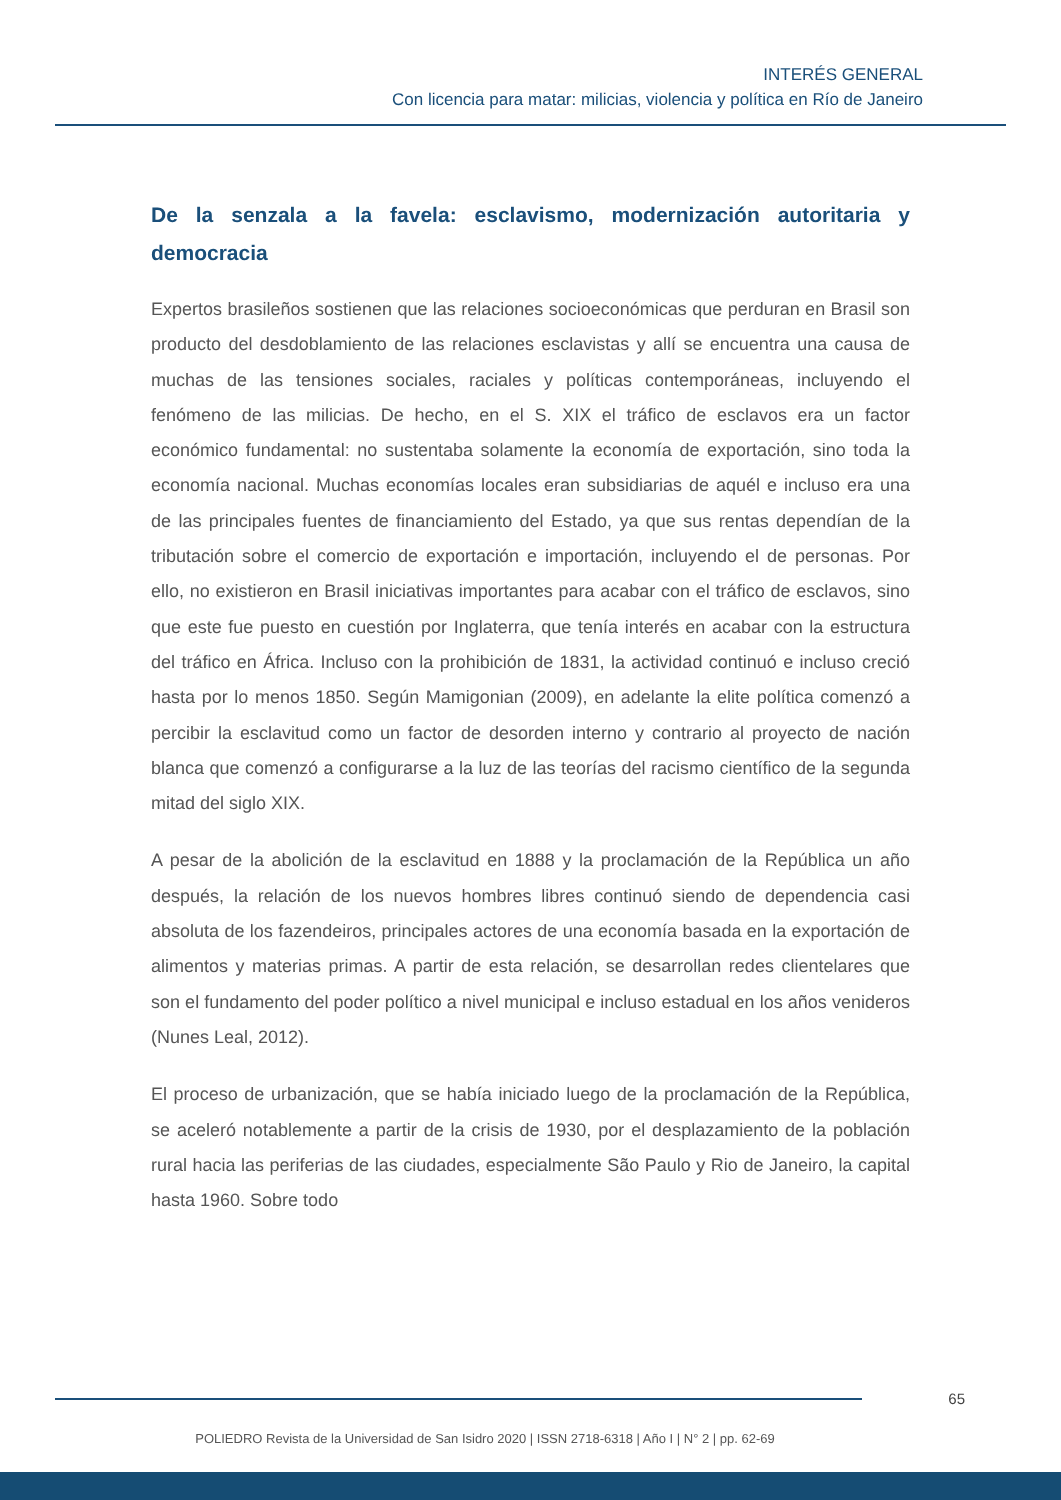INTERÉS GENERAL
Con licencia para matar: milicias, violencia y política en Río de Janeiro
De la senzala a la favela: esclavismo, modernización autoritaria y democracia
Expertos brasileños sostienen que las relaciones socioeconómicas que perduran en Brasil son producto del desdoblamiento de las relaciones esclavistas y allí se encuentra una causa de muchas de las tensiones sociales, raciales y políticas contemporáneas, incluyendo el fenómeno de las milicias. De hecho, en el S. XIX el tráfico de esclavos era un factor económico fundamental: no sustentaba solamente la economía de exportación, sino toda la economía nacional. Muchas economías locales eran subsidiarias de aquél e incluso era una de las principales fuentes de financiamiento del Estado, ya que sus rentas dependían de la tributación sobre el comercio de exportación e importación, incluyendo el de personas. Por ello, no existieron en Brasil iniciativas importantes para acabar con el tráfico de esclavos, sino que este fue puesto en cuestión por Inglaterra, que tenía interés en acabar con la estructura del tráfico en África. Incluso con la prohibición de 1831, la actividad continuó e incluso creció hasta por lo menos 1850. Según Mamigonian (2009), en adelante la elite política comenzó a percibir la esclavitud como un factor de desorden interno y contrario al proyecto de nación blanca que comenzó a configurarse a la luz de las teorías del racismo científico de la segunda mitad del siglo XIX.
A pesar de la abolición de la esclavitud en 1888 y la proclamación de la República un año después, la relación de los nuevos hombres libres continuó siendo de dependencia casi absoluta de los fazendeiros, principales actores de una economía basada en la exportación de alimentos y materias primas. A partir de esta relación, se desarrollan redes clientelares que son el fundamento del poder político a nivel municipal e incluso estadual en los años venideros (Nunes Leal, 2012).
El proceso de urbanización, que se había iniciado luego de la proclamación de la República, se aceleró notablemente a partir de la crisis de 1930, por el desplazamiento de la población rural hacia las periferias de las ciudades, especialmente São Paulo y Rio de Janeiro, la capital hasta 1960. Sobre todo
65
POLIEDRO Revista de la Universidad de San Isidro 2020 | ISSN 2718-6318 | Año I | N° 2 | pp. 62-69